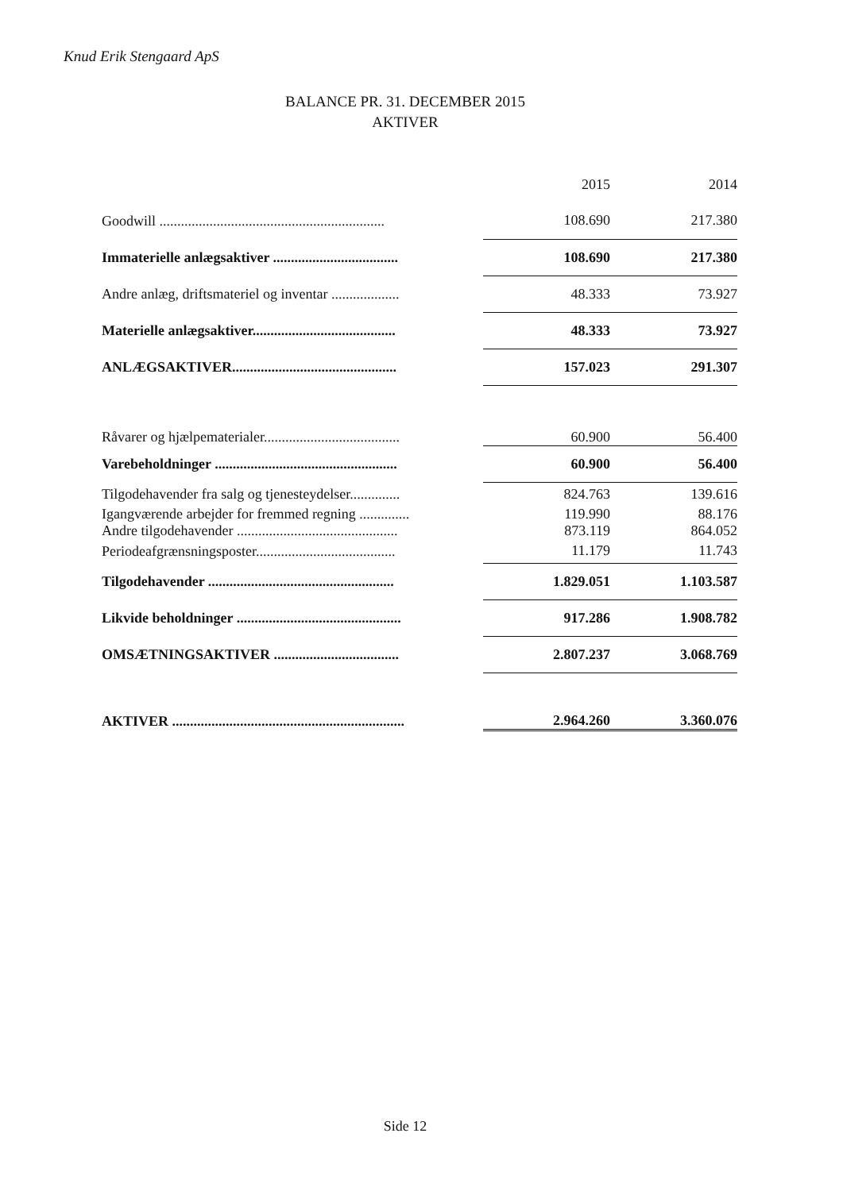Knud Erik Stengaard ApS
BALANCE PR. 31. DECEMBER 2015
AKTIVER
| | 2015 | 2014 |
| --- | --- | --- |
| Goodwill ............................................................... | 108.690 | 217.380 |
| Immaterielle anlægsaktiver ................................... | 108.690 | 217.380 |
| Andre anlæg, driftsmateriel og inventar ................... | 48.333 | 73.927 |
| Materielle anlægsaktiver........................................ | 48.333 | 73.927 |
| ANLÆGSAKTIVER.............................................. | 157.023 | 291.307 |
| Råvarer og hjælpematerialer...................................... | 60.900 | 56.400 |
| Varebeholdninger ................................................... | 60.900 | 56.400 |
| Tilgodehavender fra salg og tjenesteydelser.............. | 824.763 | 139.616 |
| Igangværende arbejder for fremmed regning .............. | 119.990 | 88.176 |
| Andre tilgodehavender ............................................. | 873.119 | 864.052 |
| Periodeafgrænsningsposter....................................... | 11.179 | 11.743 |
| Tilgodehavender .................................................... | 1.829.051 | 1.103.587 |
| Likvide beholdninger .............................................. | 917.286 | 1.908.782 |
| OMSÆTNINGSAKTIVER ................................... | 2.807.237 | 3.068.769 |
| AKTIVER ................................................................. | 2.964.260 | 3.360.076 |
Side 12